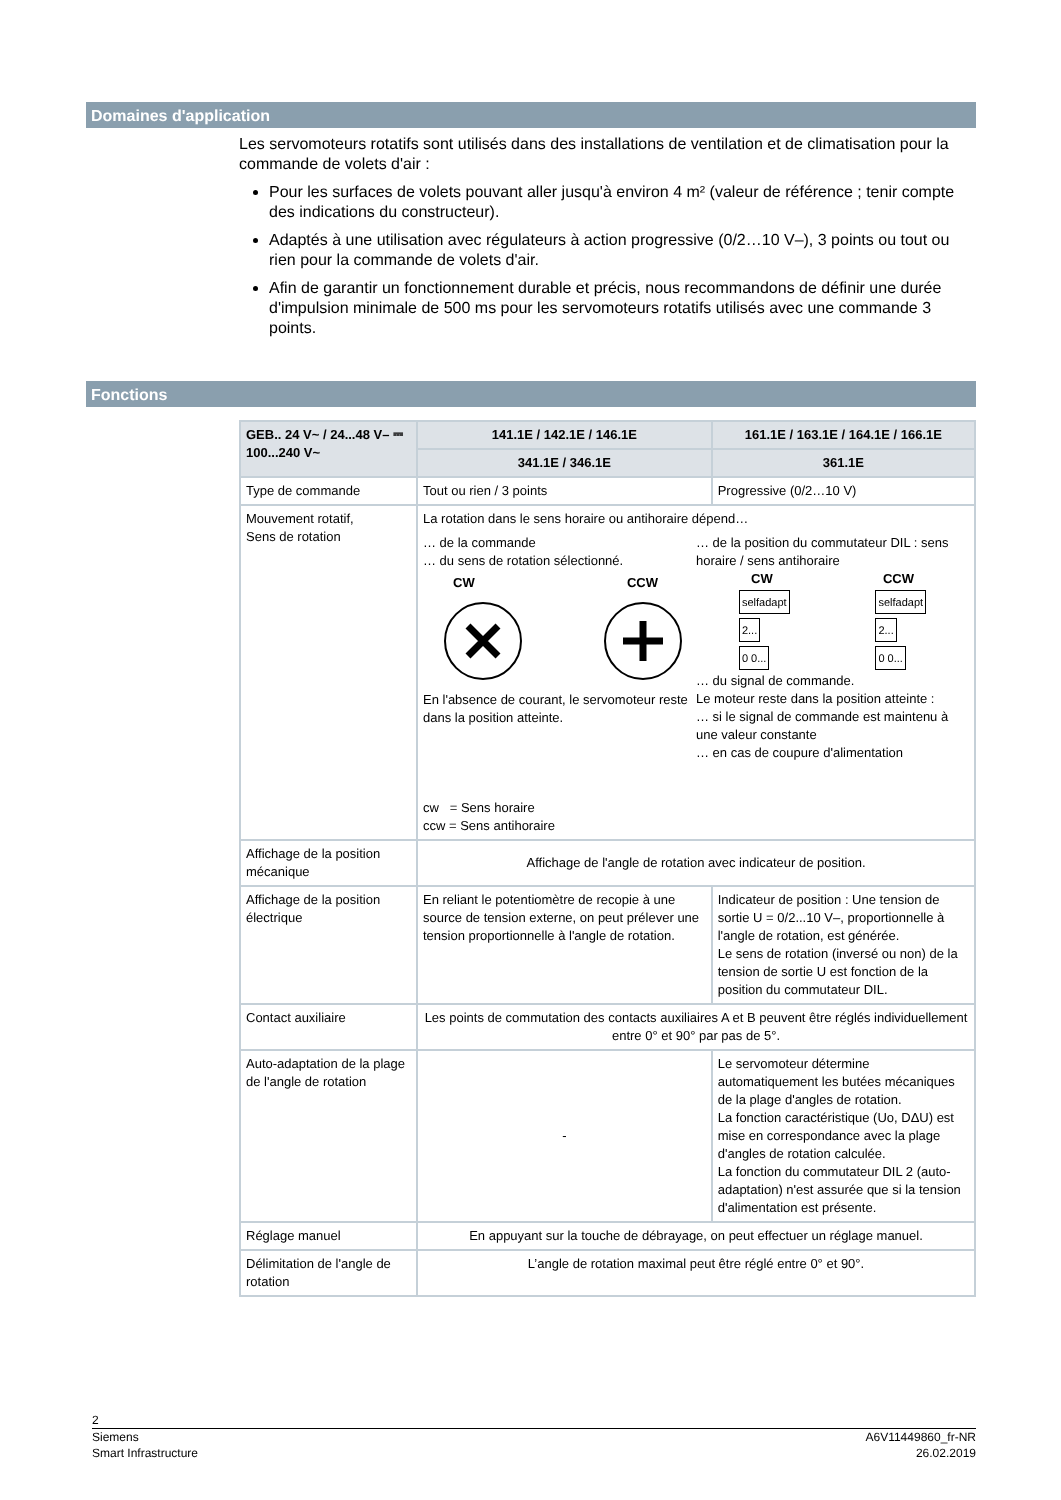Domaines d'application
Les servomoteurs rotatifs sont utilisés dans des installations de ventilation et de climatisation pour la commande de volets d'air :
Pour les surfaces de volets pouvant aller jusqu'à environ 4 m² (valeur de référence ; tenir compte des indications du constructeur).
Adaptés à une utilisation avec régulateurs à action progressive (0/2…10 V–), 3 points ou tout ou rien pour la commande de volets d'air.
Afin de garantir un fonctionnement durable et précis, nous recommandons de définir une durée d'impulsion minimale de 500 ms pour les servomoteurs rotatifs utilisés avec une commande 3 points.
Fonctions
| GEB.. 24 V~ / 24...48 V– ⎓ 100...240 V~ | 141.1E / 142.1E / 146.1E | 161.1E / 163.1E / 164.1E / 166.1E |
| --- | --- | --- |
| | 341.1E / 346.1E | 361.1E |
| Type de commande | Tout ou rien / 3 points | Progressive (0/2…10 V) |
| Mouvement rotatif, Sens de rotation | La rotation dans le sens horaire ou antihoraire dépend… … de la commande … du sens de rotation sélectionné. CW CCW En l'absence de courant, le servomoteur reste dans la position atteinte. cw = Sens horaire ccw = Sens antihoraire … de la position du commutateur DIL : sens horaire / sens antihoraire CW CCW selfadapt 2... 0 0... selfadapt 2... 0 0... … du signal de commande. Le moteur reste dans la position atteinte : … si le signal de commande est maintenu à une valeur constante … en cas de coupure d'alimentation | |
| Affichage de la position mécanique | Affichage de l'angle de rotation avec indicateur de position. | |
| Affichage de la position électrique | En reliant le potentiomètre de recopie à une source de tension externe, on peut prélever une tension proportionnelle à l'angle de rotation. | Indicateur de position : Une tension de sortie U = 0/2...10 V–, proportionnelle à l'angle de rotation, est générée. Le sens de rotation (inversé ou non) de la tension de sortie U est fonction de la position du commutateur DIL. |
| Contact auxiliaire | Les points de commutation des contacts auxiliaires A et B peuvent être réglés individuellement entre 0° et 90° par pas de 5°. | |
| Auto-adaptation de la plage de l'angle de rotation | - | Le servomoteur détermine automatiquement les butées mécaniques de la plage d'angles de rotation. La fonction caractéristique (Uo, DΔU) est mise en correspondance avec la plage d'angles de rotation calculée. La fonction du commutateur DIL 2 (auto-adaptation) n'est assurée que si la tension d'alimentation est présente. |
| Réglage manuel | En appuyant sur la touche de débrayage, on peut effectuer un réglage manuel. | |
| Délimitation de l'angle de rotation | L’angle de rotation maximal peut être réglé entre 0° et 90°. | |
2
Siemens A6V11449860_fr-NR
Smart Infrastructure 26.02.2019